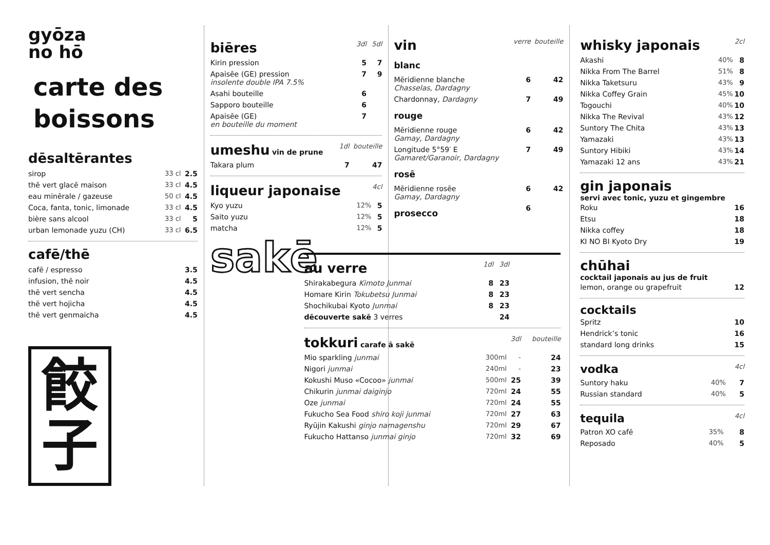gyōza
no hō
carte des boissons
dēsaltērantes
| sirop | 33 cl | 2.5 |
| thē vert glacē maison | 33 cl | 4.5 |
| eau minērale / gazeuse | 50 cl | 4.5 |
| Coca, fanta, tonic, limonade | 33 cl | 4.5 |
| bière sans alcool | 33 cl | 5 |
| urban lemonade yuzu (CH) | 33 cl | 6.5 |
cafē/thē
| cafē / espresso | 3.5 |
| infusion, thē noir | 4.5 |
| thē vert sencha | 4.5 |
| thē vert hojicha | 4.5 |
| thē vert genmaicha | 4.5 |
餃
子
| biēres | 3dl | 5dl |
| Kirin pression | 5 | 7 |
| Apaisēe (GE) pression insolente double IPA 7.5% | 7 | 9 |
| Asahi bouteille | 6 | |
| Sapporo bouteille | 6 | |
| Apaisēe (GE) en bouteille du moment | 7 | |
| umeshu vin de prune | 1dl | bouteille |
| Takara plum | 7 | 47 |
| liqueur japonaise | | 4cl |
| Kyo yuzu | 12% | 5 |
| Saito yuzu | 12% | 5 |
| matcha | 12% | 5 |
sakē
| vin | verre | bouteille |
| blanc | | |
| Mēridienne blanche Chasselas, Dardagny | 6 | 42 |
| Chardonnay, Dardagny | 7 | 49 |
| rouge | | |
| Mēridienne rouge Gamay, Dardagny | 6 | 42 |
| Longitude 5°59′ E Gamaret/Garanoir, Dardagny | 7 | 49 |
| rosē | | |
| Mēridienne rosēe Gamay, Dardagny | 6 | 42 |
| prosecco | 6 | |
| au verre | 1dl | 3dl | |
| Shirakabegura Kimoto Junmai | 8 | 23 | |
| Homare Kirin Tokubetsu Junmai | 8 | 23 | |
| Shochikubai Kyoto Junmai | 8 | 23 | |
| dēcouverte sakē 3 verres | | 24 | |
| tokkuri carafe ā sakē | | 3dl | bouteille |
| Mio sparkling junmai | 300ml | - | 24 |
| Nigori junmai | 240ml | - | 23 |
| Kokushi Muso «Cocoo» junmai | 500ml | 25 | 39 |
| Chikurin junmai daiginjo | 720ml | 24 | 55 |
| Oze junmai | 720ml | 24 | 55 |
| Fukucho Sea Food shiro koji junmai | 720ml | 27 | 63 |
| Ryūjin Kakushi ginjo namagenshu | 720ml | 29 | 67 |
| Fukucho Hattanso junmai ginjo | 720ml | 32 | 69 |
| whisky japonais | | 2cl |
| Akashi | 40% | 8 |
| Nikka From The Barrel | 51% | 8 |
| Nikka Taketsuru | 43% | 9 |
| Nikka Coffey Grain | 45% | 10 |
| Togouchi | 40% | 10 |
| Nikka The Revival | 43% | 12 |
| Suntory The Chita | 43% | 13 |
| Yamazaki | 43% | 13 |
| Suntory Hibiki | 43% | 14 |
| Yamazaki 12 ans | 43% | 21 |
gin japonais
servi avec tonic, yuzu et gingembre
| Roku | 16 |
| Etsu | 18 |
| Nikka coffey | 18 |
| KI NO BI Kyoto Dry | 19 |
chūhai
cocktail japonais au jus de fruit
| lemon, orange ou grapefruit | 12 |
cocktails
| Spritz | 10 |
| Hendrick’s tonic | 16 |
| standard long drinks | 15 |
| vodka | | 4cl |
| Suntory haku | 40% | 7 |
| Russian standard | 40% | 5 |
| tequila | | 4cl |
| Patron XO cafē | 35% | 8 |
| Reposado | 40% | 5 |